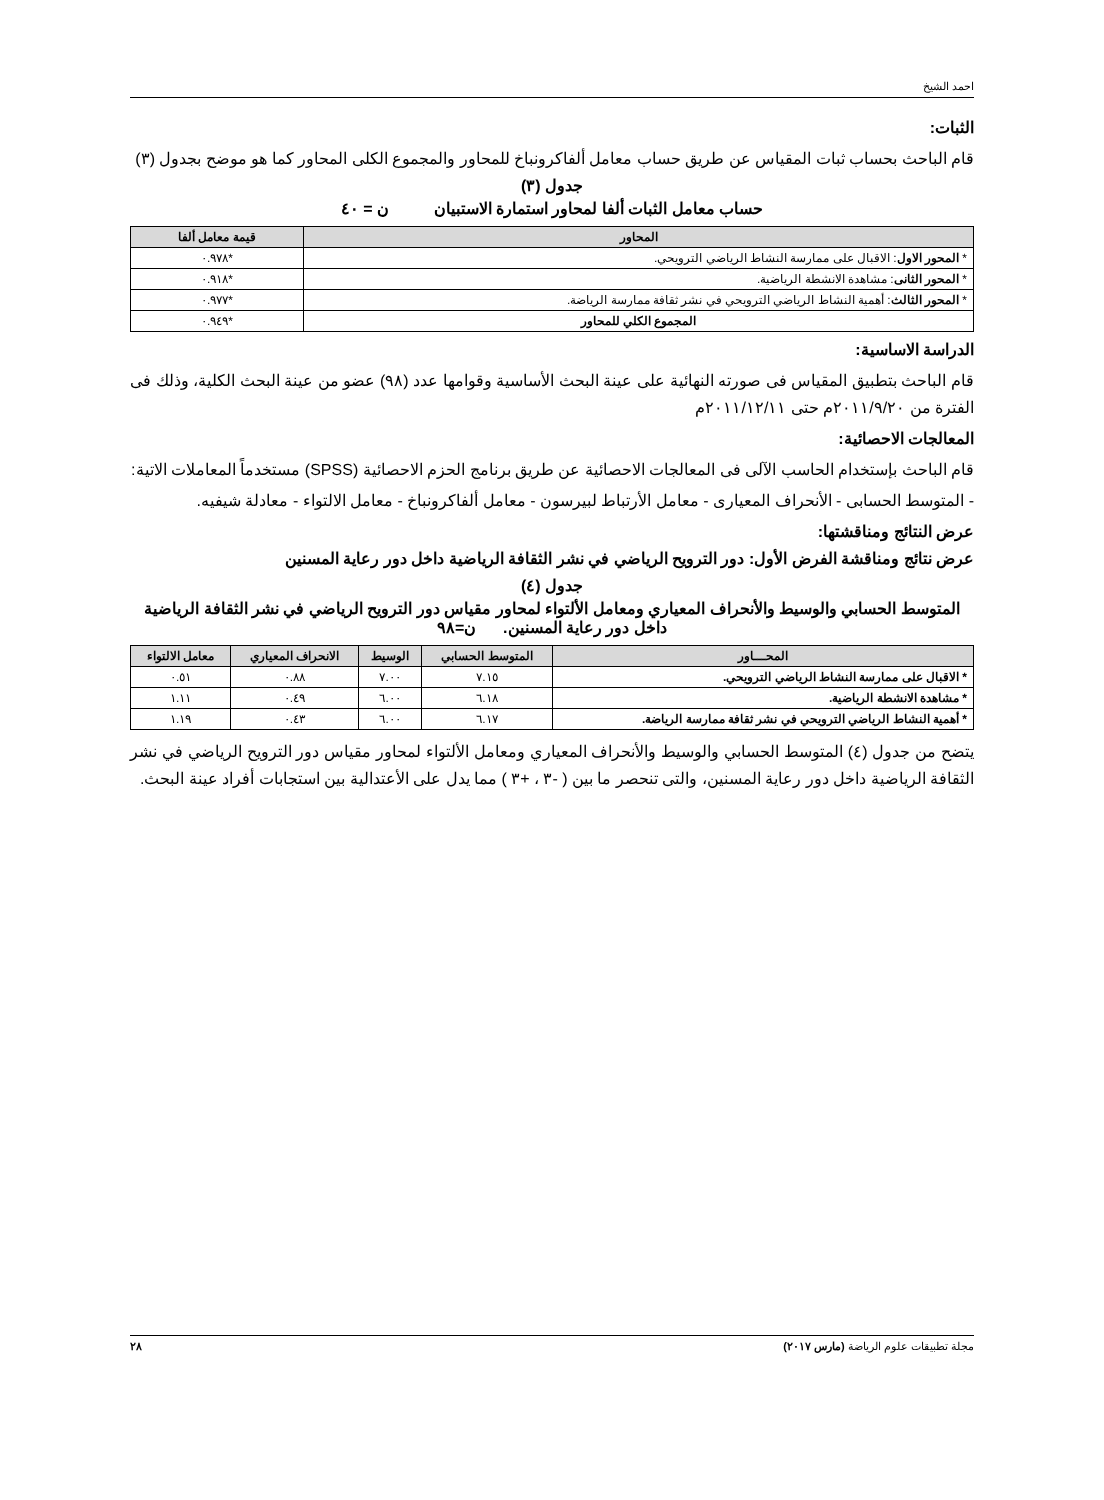احمد الشيخ
الثبات:
قام الباحث بحساب ثبات المقياس عن طريق حساب معامل ألفاكرونباخ للمحاور والمجموع الكلى المحاور كما هو موضح بجدول (٣)
جدول (٣)
حساب معامل الثبات ألفا لمحاور استمارة الاستبيان ن = ٤٠
| المحاور | قيمة معامل ألفا |
| --- | --- |
| * المحور الاول : الاقبال على ممارسة النشاط الرياضي الترويحي. | *٠.٩٧٨ |
| * المحور الثانى : مشاهدة الانشطة الرياضية. | *٠.٩١٨ |
| * المحور الثالث : أهمية النشاط الرياضي الترويحي في نشر ثقافة ممارسة الرياضة. | *٠.٩٧٧ |
| المجموع الكلي للمحاور | *٠.٩٤٩ |
الدراسة الاساسية:
قام الباحث بتطبيق المقياس فى صورته النهائية على عينة البحث الأساسية وقوامها عدد (٩٨) عضو من عينة البحث الكلية، وذلك فى الفترة من ٢٠١١/٩/٢٠م حتى ٢٠١١/١٢/١١م
المعالجات الاحصائية:
قام الباحث بإستخدام الحاسب الآلى فى المعالجات الاحصائية عن طريق برنامج الحزم الاحصائية (SPSS) مستخدماً المعاملات الاتية:
- المتوسط الحسابى - الأنحراف المعيارى - معامل الأرتباط لبيرسون - معامل ألفاكرونباخ - معامل الالتواء - معادلة شيفيه.
عرض النتائج ومناقشتها:
عرض نتائج ومناقشة الفرض الأول: دور الترويح الرياضي في نشر الثقافة الرياضية داخل دور رعاية المسنين
جدول (٤)
المتوسط الحسابي والوسيط والأنحراف المعياري ومعامل الألتواء لمحاور مقياس دور الترويح الرياضي في نشر الثقافة الرياضية داخل دور رعاية المسنين. ن=٩٨
| المحـــاور | المتوسط الحسابي | الوسيط | الانحراف المعياري | معامل الالتواء |
| --- | --- | --- | --- | --- |
| * الاقبال على ممارسة النشاط الرياضي الترويحي. | ٧.١٥ | ٧.٠٠ | ٠.٨٨ | ٠.٥١ |
| * مشاهدة الانشطة الرياضية. | ٦.١٨ | ٦.٠٠ | ٠.٤٩ | ١.١١ |
| * أهمية النشاط الرياضي الترويحي في نشر ثقافة ممارسة الرياضة. | ٦.١٧ | ٦.٠٠ | ٠.٤٣ | ١.١٩ |
يتضح من جدول (٤) المتوسط الحسابي والوسيط والأنحراف المعياري ومعامل الألتواء لمحاور مقياس دور الترويح الرياضي في نشر الثقافة الرياضية داخل دور رعاية المسنين، والتى تنحصر ما بين ( -٣ ، +٣ ) مما يدل على الأعتدالية بين استجابات أفراد عينة البحث.
مجلة تطبيقات علوم الرياضة (مارس ٢٠١٧) ٢٨